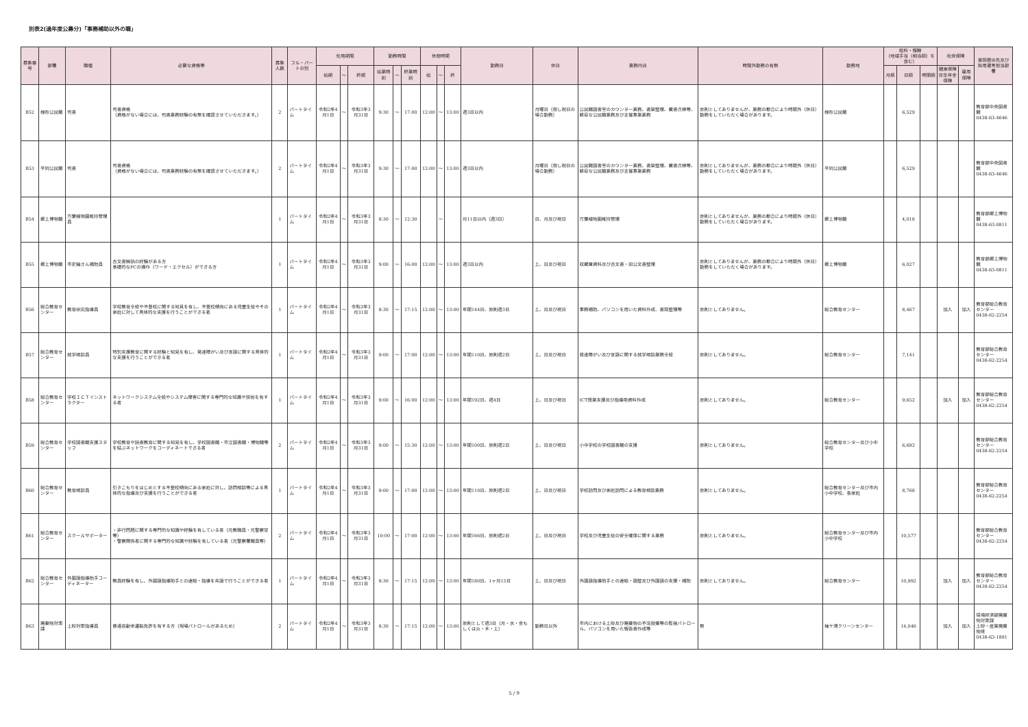別表2(過年度公募分)「事務補助以外の職」
| 募集番号 | 部署 | 職種 | 必要な資格等 | 募集人数 | フル・パートの別 | 任用期間 | | | 勤務時間 | | | 休憩時間 | | | 勤務日 | 休日 | 業務内容 | 時間外勤務の有無 | 勤務地 | 給料・報酬 （地域手当（相当額）を含む） | | | 社会保険 | | 書類提出先及び 採用選考担当部署 |
| --- | --- | --- | --- | --- | --- | --- | --- | --- | --- | --- | --- | --- | --- | --- | --- | --- | --- | --- | --- | --- | --- | --- | --- | --- | --- |
| | | | | | | 始期 | ～ | 終期 | 始業時刻 | ～ | 終業時刻 | 始 | ～ | 終 | | | | | | 月額 | 日額 | 時間額 | 健康保険 厚生年金保険 | 雇用保険 | |
| B52 | 根形公民館 | 司書 | 司書資格 （資格がない場合には、司書業務経験の有無を確認させていただきます。） | 2 | パートタイム | 令和2年4月1日 | ～ | 令和3年3月31日 | 9:30 | ～ | 17:00 | 12:00 | ～ | 13:00 | 週3日以内 | 月曜日（但し祝日の場合勤務） | 公民館図書室のカウンター業務、書架整理、蔵書点検等、軽易な公民館業務及び主催事業業務 | 原則としてありませんが、業務の都合により時間外（休日）勤務をしていただく場合があります。 | 根形公民館 | | 6,529 | | | | 教育部中央図書館 0438-63-4646 |
| B53 | 平岡公民館 | 司書 | 司書資格 （資格がない場合には、司書業務経験の有無を確認させていただきます。） | 2 | パートタイム | 令和2年4月1日 | ～ | 令和3年3月31日 | 9:30 | ～ | 17:00 | 12:00 | ～ | 13:00 | 週3日以内 | 月曜日（但し祝日の場合勤務） | 公民館図書室のカウンター業務、書架整理、蔵書点検等、軽易な公民館業務及び主催事業業務 | 原則としてありませんが、業務の都合により時間外（休日）勤務をしていただく場合があります。 | 平岡公民館 | | 6,529 | | | | 教育部中央図書館 0438-63-4646 |
| B54 | 郷土博物館 | 万葉植物園維持管理員 | | 1 | パートタイム | 令和2年4月1日 | ～ | 令和3年3月31日 | 8:30 | ～ | 12:30 | | ～ | | 月11日以内（週3日） | 日、月及び祝日 | 万葉植物園維持管理 | 原則としてありませんが、業務の都合により時間外（休日）勤務をしていただく場合があります。 | 郷土博物館 | | 4,018 | | | | 教育部郷土博物館 0438-63-0811 |
| B55 | 郷土博物館 | 市史編さん補助員 | 古文書解読の経験がある方 基礎的なPCの操作（ワード・エクセル）ができる方 | 1 | パートタイム | 令和2年4月1日 | ～ | 令和3年3月31日 | 9:00 | ～ | 16:00 | 12:00 | ～ | 13:00 | 週3日以内 | 土、日及び祝日 | 収蔵庫資料及び古文書・旧公文書整理 | 原則としてありませんが、業務の都合により時間外（休日）勤務をしていただく場合があります。 | 郷土博物館 | | 6,027 | | | | 教育部郷土博物館 0438-63-0811 |
| B56 | 総合教育センター | 教育研究指導員 | 学校教育全般や不登校に関する知見を有し、不登校傾向にある児童生徒やその家庭に対して具体的な支援を行うことができる者 | 1 | パートタイム | 令和2年4月1日 | ～ | 令和3年3月31日 | 8:30 | ～ | 17:15 | 12:00 | ～ | 13:00 | 年間144日、原則週3日 | 土、日及び祝日 | 事務補助、パソコンを用いた資料作成、書類整理等 | 原則としてありません。 | 総合教育センター | | 8,467 | | 加入 | 加入 | 教育部総合教育センター 0438-62-2254 |
| B57 | 総合教育センター | 就学相談員 | 特別支援教育に関する経験と知見を有し、発達障がい及び言語に関する具体的な支援を行うことができる者 | 1 | パートタイム | 令和2年4月1日 | ～ | 令和3年3月31日 | 9:00 | ～ | 17:00 | 12:00 | ～ | 13:00 | 年間110日、原則週2日 | 土、日及び祝日 | 発達障がい及び言語に関する就学相談業務全般 | 原則としてありません。 | 総合教育センター | | 7,141 | | | | 教育部総合教育センター 0438-62-2254 |
| B58 | 総合教育センター | 学校ＩＣＴインストラクター | ネットワークシステム全般やシステム障害に関する専門的な知識や技術を有する者 | 1 | パートタイム | 令和2年4月1日 | ～ | 令和3年3月31日 | 9:00 | ～ | 16:00 | 12:00 | ～ | 13:00 | 年間192日、週4日 | 土、日及び祝日 | ICT授業支援及び指導用資料作成 | 原則としてありません。 | 総合教育センター | | 9,652 | | 加入 | 加入 | 教育部総合教育センター 0438-62-2254 |
| B59 | 総合教育センター | 学校図書館支援スタッフ | 学校教育や読書教育に関する知見を有し、学校図書館・市立図書館・博物館等を結ぶネットワークをコーディネートできる者 | 2 | パートタイム | 令和2年4月1日 | ～ | 令和3年3月31日 | 9:00 | ～ | 15:30 | 12:00 | ～ | 13:00 | 年間100日、原則週2日 | 土、日及び祝日 | 小中学校の学校図書館の支援 | 原則としてありません。 | 総合教育センター及び小中学校 | | 6,692 | | | | 教育部総合教育センター 0438-62-2254 |
| B60 | 総合教育センター | 教育相談員 | 引きこもりをはじめとする不登校傾向にある家庭に対し、訪問相談等による具体的な指導及び支援を行うことができる者 | 1 | パートタイム | 令和2年4月1日 | ～ | 令和3年3月31日 | 9:00 | ～ | 17:00 | 12:00 | ～ | 13:00 | 年間110日、原則週2日 | 土、日及び祝日 | 学校訪問及び家庭訪問による教育相談業務 | 原則としてありません。 | 総合教育センター及び市内小中学校、各家庭 | | 8,768 | | | | 教育部総合教育センター 0438-62-2254 |
| B61 | 総合教育センター | スクールサポーター | ・非行問題に関する専門的な知識や経験を有している者（元教職員・元警察官等） ・警察関係者に関する専門的な知識や経験を有している者（元警察署職員等） | 2 | パートタイム | 令和2年4月1日 | ～ | 令和3年3月31日 | 10:00 | ～ | 17:00 | 12:00 | ～ | 13:00 | 年間166日、原則週2日 | 土、日及び祝日 | 学校及び児童生徒の安全確保に関する業務 | 原則としてありません。 | 総合教育センター及び市内小中学校 | | 10,577 | | | | 教育部総合教育センター 0438-62-2254 |
| B62 | 総合教育センター | 外国語指導助手コーディネーター | 教員経験を有し、外国語指導助手との連絡・指導を英語で行うことができる者 | 1 | パートタイム | 令和2年4月1日 | ～ | 令和3年3月31日 | 8:30 | ～ | 17:15 | 12:00 | ～ | 13:00 | 年間180日、1ヶ月15日 | 土、日及び祝日 | 外国語指導助手との連絡・調整及び外国語の支援・補助 | 原則としてありません。 | 総合教育センター | | 10,992 | | 加入 | 加入 | 教育部総合教育センター 0438-62-2254 |
| B63 | 廃棄物対策課 | 土砂対策指導員 | 普通自動車運転免許を有する方（現場パトロールがあるため） | 2 | パートタイム | 令和2年4月1日 | ～ | 令和3年3月31日 | 8:30 | ～ | 17:15 | 12:00 | ～ | 13:00 | 原則として週3日（月・水・金もしくは火・木・土） | 勤務日以外 | 市内における土砂及び廃棄物の不法投棄等の監視パトロール、パソコンを用いた報告書作成等 | 無 | 袖ケ浦クリーンセンター | | 14,046 | | 加入 | 加入 | 環境経済部廃棄物対策課 土砂・産業廃棄物班 0438-63-1881 |
5 / 9